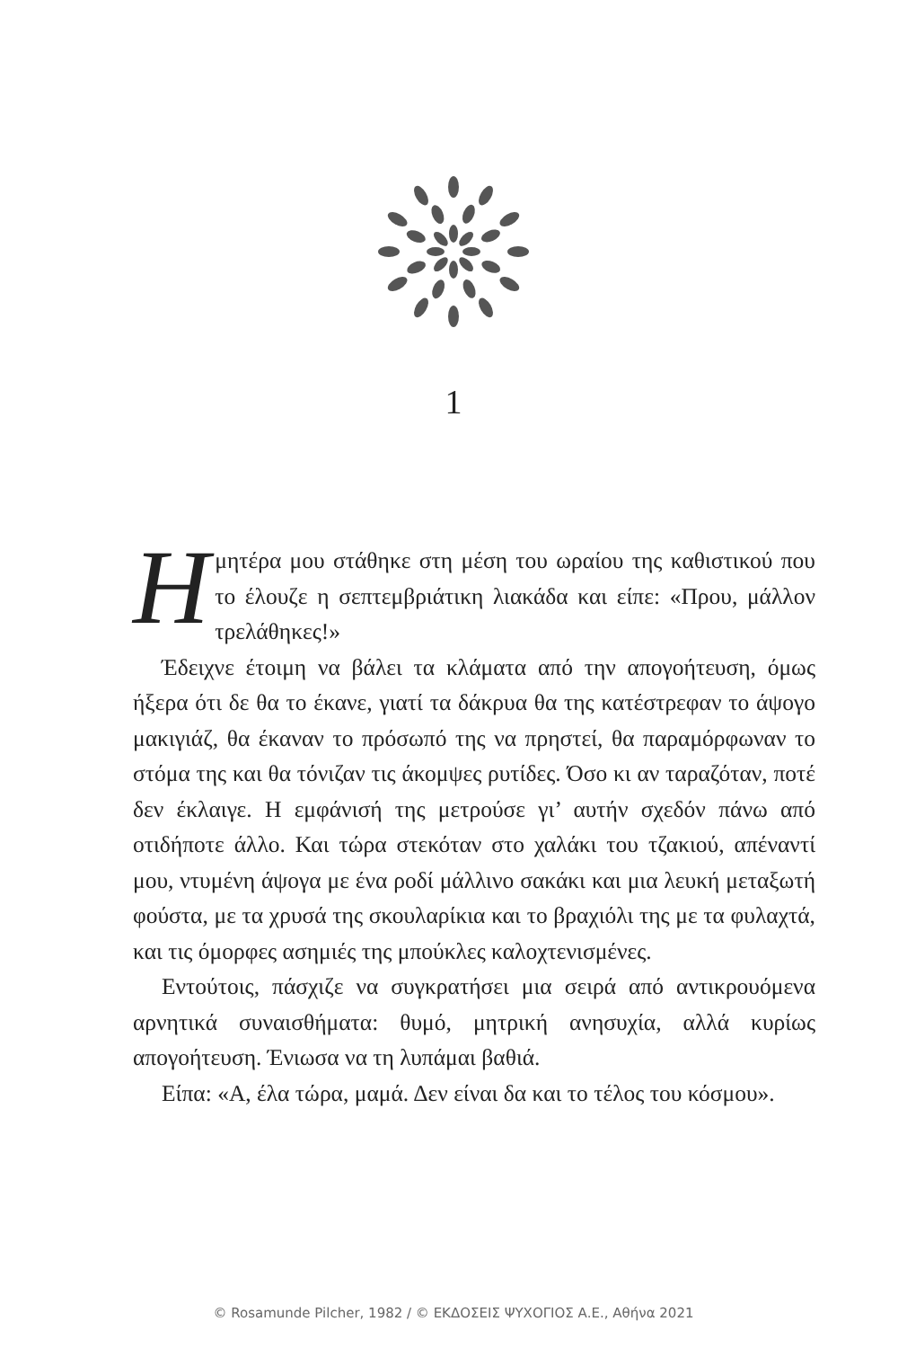1
Η μητέρα μου στάθηκε στη μέση του ωραίου της καθιστικού που το έλουζε η σεπτεμβριάτικη λιακάδα και είπε: «Πρου, μάλλον τρελάθηκες!»
Έδειχνε έτοιμη να βάλει τα κλάματα από την απογοήτευση, όμως ήξερα ότι δε θα το έκανε, γιατί τα δάκρυα θα της κατέστρεφαν το άψογο μακιγιάζ, θα έκαναν το πρόσωπό της να πρηστεί, θα παραμόρφωναν το στόμα της και θα τόνιζαν τις άκομψες ρυτίδες. Όσο κι αν ταραζόταν, ποτέ δεν έκλαιγε. Η εμφάνισή της μετρούσε γι’ αυτήν σχεδόν πάνω από οτιδήποτε άλλο. Και τώρα στεκόταν στο χαλάκι του τζακιού, απέναντί μου, ντυμένη άψογα με ένα ροδί μάλλινο σακάκι και μια λευκή μεταξωτή φούστα, με τα χρυσά της σκουλαρίκια και το βραχιόλι της με τα φυλαχτά, και τις όμορφες ασημιές της μπούκλες καλοχτενισμένες.
Εντούτοις, πάσχιζε να συγκρατήσει μια σειρά από αντικρουόμενα αρνητικά συναισθήματα: θυμό, μητρική ανησυχία, αλλά κυρίως απογοήτευση. Ένιωσα να τη λυπάμαι βαθιά.
Είπα: «Α, έλα τώρα, μαμά. Δεν είναι δα και το τέλος του κόσμου».
© Rosamunde Pilcher, 1982 / © ΕΚΔΟΣΕΙΣ ΨΥΧΟΓΙΟΣ Α.Ε., Αθήνα 2021